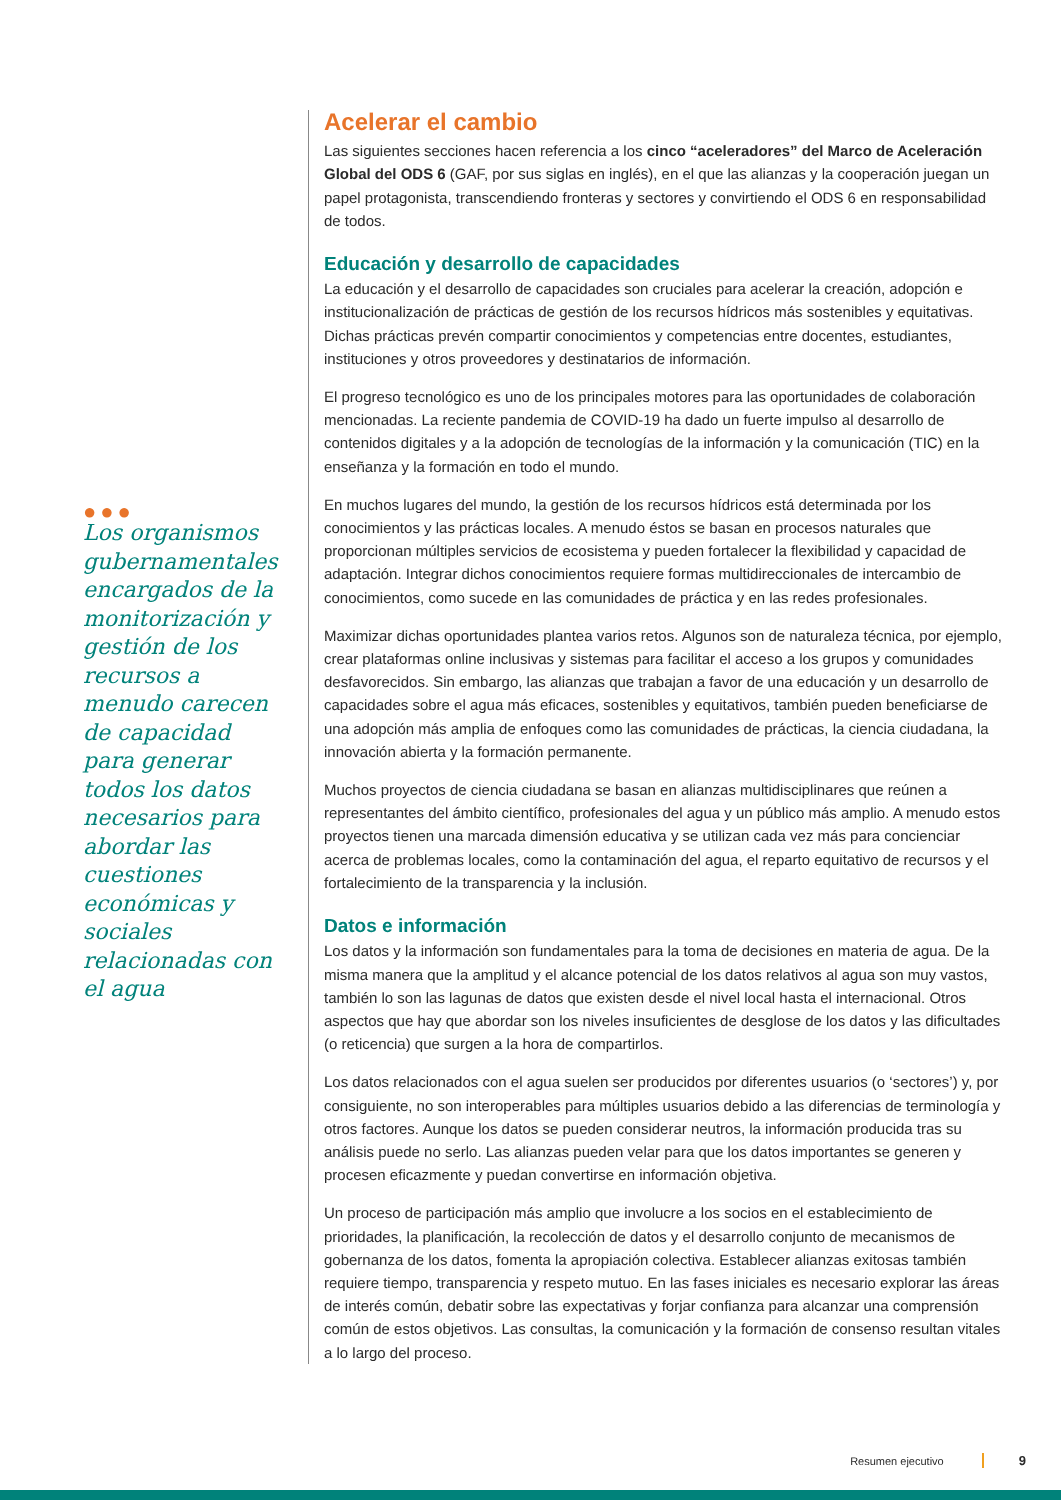●●●
Los organismos gubernamentales encargados de la monitorización y gestión de los recursos a menudo carecen de capacidad para generar todos los datos necesarios para abordar las cuestiones económicas y sociales relacionadas con el agua
Acelerar el cambio
Las siguientes secciones hacen referencia a los cinco “aceleradores” del Marco de Aceleración Global del ODS 6 (GAF, por sus siglas en inglés), en el que las alianzas y la cooperación juegan un papel protagonista, transcendiendo fronteras y sectores y convirtiendo el ODS 6 en responsabilidad de todos.
Educación y desarrollo de capacidades
La educación y el desarrollo de capacidades son cruciales para acelerar la creación, adopción e institucionalización de prácticas de gestión de los recursos hídricos más sostenibles y equitativas. Dichas prácticas prevén compartir conocimientos y competencias entre docentes, estudiantes, instituciones y otros proveedores y destinatarios de información.
El progreso tecnológico es uno de los principales motores para las oportunidades de colaboración mencionadas. La reciente pandemia de COVID-19 ha dado un fuerte impulso al desarrollo de contenidos digitales y a la adopción de tecnologías de la información y la comunicación (TIC) en la enseñanza y la formación en todo el mundo.
En muchos lugares del mundo, la gestión de los recursos hídricos está determinada por los conocimientos y las prácticas locales. A menudo éstos se basan en procesos naturales que proporcionan múltiples servicios de ecosistema y pueden fortalecer la flexibilidad y capacidad de adaptación. Integrar dichos conocimientos requiere formas multidireccionales de intercambio de conocimientos, como sucede en las comunidades de práctica y en las redes profesionales.
Maximizar dichas oportunidades plantea varios retos. Algunos son de naturaleza técnica, por ejemplo, crear plataformas online inclusivas y sistemas para facilitar el acceso a los grupos y comunidades desfavorecidos. Sin embargo, las alianzas que trabajan a favor de una educación y un desarrollo de capacidades sobre el agua más eficaces, sostenibles y equitativos, también pueden beneficiarse de una adopción más amplia de enfoques como las comunidades de prácticas, la ciencia ciudadana, la innovación abierta y la formación permanente.
Muchos proyectos de ciencia ciudadana se basan en alianzas multidisciplinares que reúnen a representantes del ámbito científico, profesionales del agua y un público más amplio. A menudo estos proyectos tienen una marcada dimensión educativa y se utilizan cada vez más para concienciar acerca de problemas locales, como la contaminación del agua, el reparto equitativo de recursos y el fortalecimiento de la transparencia y la inclusión.
Datos e información
Los datos y la información son fundamentales para la toma de decisiones en materia de agua. De la misma manera que la amplitud y el alcance potencial de los datos relativos al agua son muy vastos, también lo son las lagunas de datos que existen desde el nivel local hasta el internacional. Otros aspectos que hay que abordar son los niveles insuficientes de desglose de los datos y las dificultades (o reticencia) que surgen a la hora de compartirlos.
Los datos relacionados con el agua suelen ser producidos por diferentes usuarios (o ‘sectores’) y, por consiguiente, no son interoperables para múltiples usuarios debido a las diferencias de terminología y otros factores. Aunque los datos se pueden considerar neutros, la información producida tras su análisis puede no serlo. Las alianzas pueden velar para que los datos importantes se generen y procesen eficazmente y puedan convertirse en información objetiva.
Un proceso de participación más amplio que involucre a los socios en el establecimiento de prioridades, la planificación, la recolección de datos y el desarrollo conjunto de mecanismos de gobernanza de los datos, fomenta la apropiación colectiva. Establecer alianzas exitosas también requiere tiempo, transparencia y respeto mutuo. En las fases iniciales es necesario explorar las áreas de interés común, debatir sobre las expectativas y forjar confianza para alcanzar una comprensión común de estos objetivos. Las consultas, la comunicación y la formación de consenso resultan vitales a lo largo del proceso.
Resumen ejecutivo 9